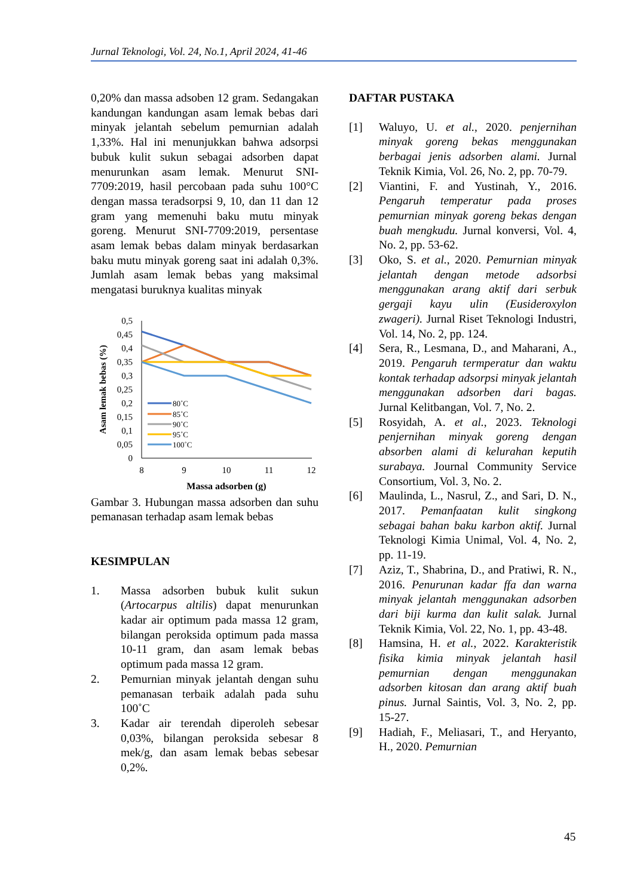Jurnal Teknologi, Vol. 24, No.1, April 2024, 41-46
0,20% dan massa adsoben 12 gram. Sedangakan kandungan kandungan asam lemak bebas dari minyak jelantah sebelum pemurnian adalah 1,33%. Hal ini menunjukkan bahwa adsorpsi bubuk kulit sukun sebagai adsorben dapat menurunkan asam lemak. Menurut SNI-7709:2019, hasil percobaan pada suhu 100°C dengan massa teradsorpsi 9, 10, dan 11 dan 12 gram yang memenuhi baku mutu minyak goreng. Menurut SNI-7709:2019, persentase asam lemak bebas dalam minyak berdasarkan baku mutu minyak goreng saat ini adalah 0,3%. Jumlah asam lemak bebas yang maksimal mengatasi buruknya kualitas minyak
Asam lemak bebas (%)
0,5
0,45
0,4
0,35
0,3
0,25
0,2
0,15
0,1
0,05
0
8
9
10
11
12
Massa adsorben (g)
80˚C
85˚C
90˚C
95˚C
100˚C
Gambar 3. Hubungan massa adsorben dan suhu pemanasan terhadap asam lemak bebas
KESIMPULAN
1. Massa adsorben bubuk kulit sukun (Artocarpus altilis) dapat menurunkan kadar air optimum pada massa 12 gram, bilangan peroksida optimum pada massa 10-11 gram, dan asam lemak bebas optimum pada massa 12 gram.
2. Pemurnian minyak jelantah dengan suhu pemanasan terbaik adalah pada suhu 100˚C
3. Kadar air terendah diperoleh sebesar 0,03%, bilangan peroksida sebesar 8 mek/g, dan asam lemak bebas sebesar 0,2%.
DAFTAR PUSTAKA
[1] Waluyo, U. et al., 2020. penjernihan minyak goreng bekas menggunakan berbagai jenis adsorben alami. Jurnal Teknik Kimia, Vol. 26, No. 2, pp. 70-79.
[2] Viantini, F. and Yustinah, Y., 2016. Pengaruh temperatur pada proses pemurnian minyak goreng bekas dengan buah mengkudu. Jurnal konversi, Vol. 4, No. 2, pp. 53-62.
[3] Oko, S. et al., 2020. Pemurnian minyak jelantah dengan metode adsorbsi menggunakan arang aktif dari serbuk gergaji kayu ulin (Eusideroxylon zwageri). Jurnal Riset Teknologi Industri, Vol. 14, No. 2, pp. 124.
[4] Sera, R., Lesmana, D., and Maharani, A., 2019. Pengaruh termperatur dan waktu kontak terhadap adsorpsi minyak jelantah menggunakan adsorben dari bagas. Jurnal Kelitbangan, Vol. 7, No. 2.
[5] Rosyidah, A. et al., 2023. Teknologi penjernihan minyak goreng dengan absorben alami di kelurahan keputih surabaya. Journal Community Service Consortium, Vol. 3, No. 2.
[6] Maulinda, L., Nasrul, Z., and Sari, D. N., 2017. Pemanfaatan kulit singkong sebagai bahan baku karbon aktif. Jurnal Teknologi Kimia Unimal, Vol. 4, No. 2, pp. 11-19.
[7] Aziz, T., Shabrina, D., and Pratiwi, R. N., 2016. Penurunan kadar ffa dan warna minyak jelantah menggunakan adsorben dari biji kurma dan kulit salak. Jurnal Teknik Kimia, Vol. 22, No. 1, pp. 43-48.
[8] Hamsina, H. et al., 2022. Karakteristik fisika kimia minyak jelantah hasil pemurnian dengan menggunakan adsorben kitosan dan arang aktif buah pinus. Jurnal Saintis, Vol. 3, No. 2, pp. 15-27.
[9] Hadiah, F., Meliasari, T., and Heryanto, H., 2020. Pemurnian
45